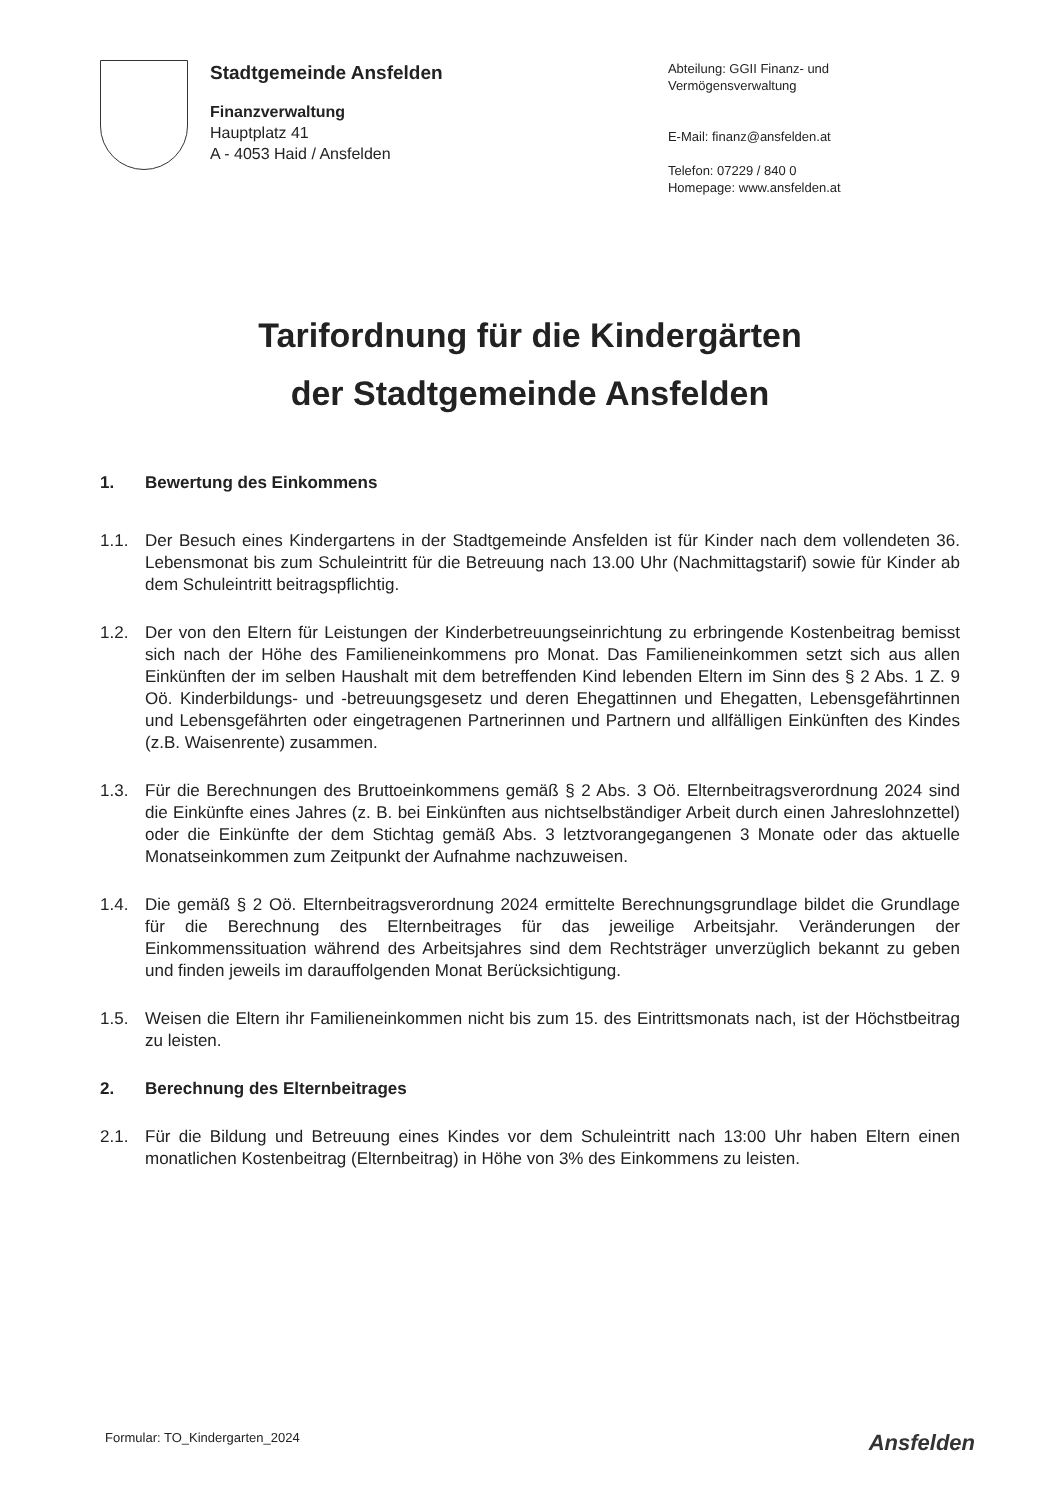Stadtgemeinde Ansfelden
Finanzverwaltung
Hauptplatz 41
A - 4053 Haid / Ansfelden
Abteilung: GGII Finanz- und Vermögensverwaltung
E-Mail: finanz@ansfelden.at
Telefon: 07229 / 840 0
Homepage: www.ansfelden.at
Tarifordnung für die Kindergärten
der Stadtgemeinde Ansfelden
1. Bewertung des Einkommens
1.1. Der Besuch eines Kindergartens in der Stadtgemeinde Ansfelden ist für Kinder nach dem vollendeten 36. Lebensmonat bis zum Schuleintritt für die Betreuung nach 13.00 Uhr (Nachmittagstarif) sowie für Kinder ab dem Schuleintritt beitragspflichtig.
1.2. Der von den Eltern für Leistungen der Kinderbetreuungseinrichtung zu erbringende Kostenbeitrag bemisst sich nach der Höhe des Familieneinkommens pro Monat. Das Familieneinkommen setzt sich aus allen Einkünften der im selben Haushalt mit dem betreffenden Kind lebenden Eltern im Sinn des § 2 Abs. 1 Z. 9 Oö. Kinderbildungs- und -betreuungsgesetz und deren Ehegattinnen und Ehegatten, Lebensgefährtinnen und Lebensgefährten oder eingetragenen Partnerinnen und Partnern und allfälligen Einkünften des Kindes (z.B. Waisenrente) zusammen.
1.3. Für die Berechnungen des Bruttoeinkommens gemäß § 2 Abs. 3 Oö. Elternbeitragsverordnung 2024 sind die Einkünfte eines Jahres (z. B. bei Einkünften aus nichtselbständiger Arbeit durch einen Jahreslohnzettel) oder die Einkünfte der dem Stichtag gemäß Abs. 3 letztvorangegangenen 3 Monate oder das aktuelle Monatseinkommen zum Zeitpunkt der Aufnahme nachzuweisen.
1.4. Die gemäß § 2 Oö. Elternbeitragsverordnung 2024 ermittelte Berechnungsgrundlage bildet die Grundlage für die Berechnung des Elternbeitrages für das jeweilige Arbeitsjahr. Veränderungen der Einkommenssituation während des Arbeitsjahres sind dem Rechtsträger unverzüglich bekannt zu geben und finden jeweils im darauffolgenden Monat Berücksichtigung.
1.5. Weisen die Eltern ihr Familieneinkommen nicht bis zum 15. des Eintrittsmonats nach, ist der Höchstbeitrag zu leisten.
2. Berechnung des Elternbeitrages
2.1. Für die Bildung und Betreuung eines Kindes vor dem Schuleintritt nach 13:00 Uhr haben Eltern einen monatlichen Kostenbeitrag (Elternbeitrag) in Höhe von 3% des Einkommens zu leisten.
Formular: TO_Kindergarten_2024
Ansfelden